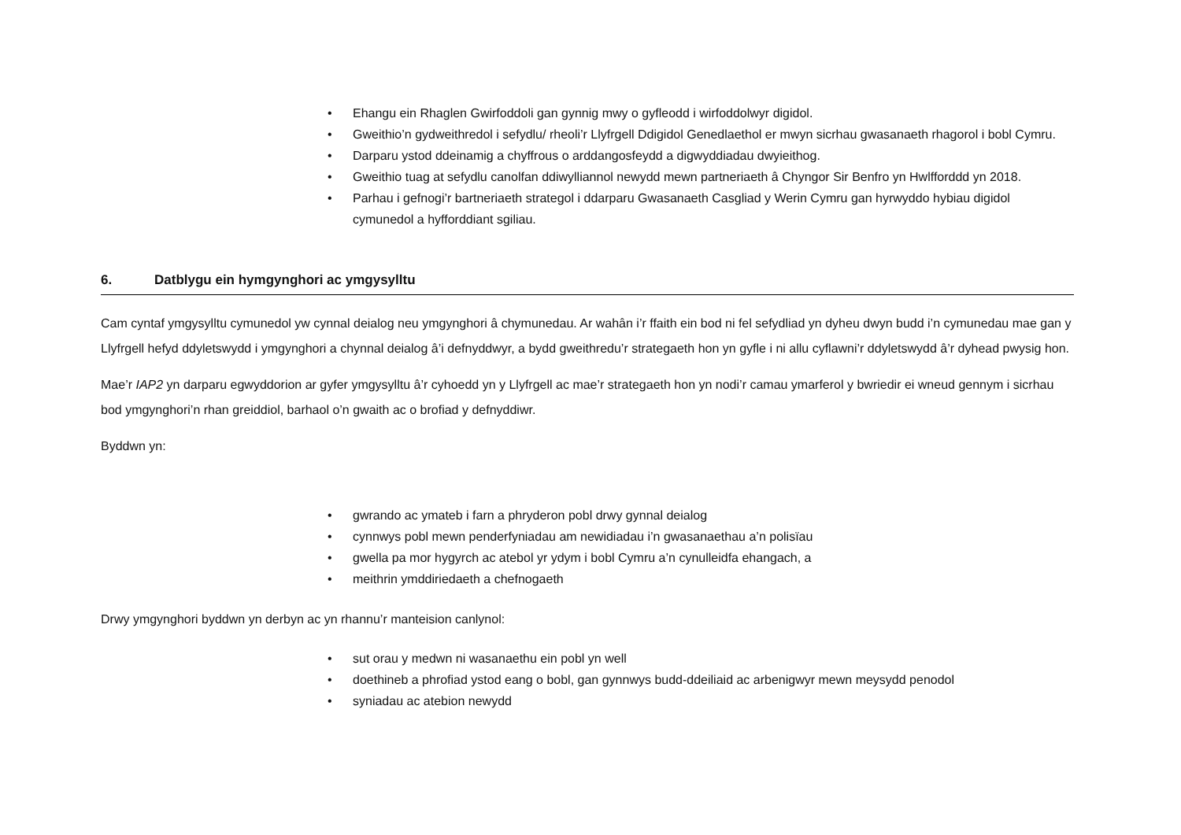• Ehangu ein Rhaglen Gwirfoddoli gan gynnig mwy o gyfleodd i wirfoddolwyr digidol.
• Gweithio’n gydweithredol i sefydlu/ rheoli’r Llyfrgell Ddigidol Genedlaethol er mwyn sicrhau gwasanaeth rhagorol i bobl Cymru.
• Darparu ystod ddeinamig a chyffrous o arddangosfeydd a digwyddiadau dwyieithog.
• Gweithio tuag at sefydlu canolfan ddiwylliannol newydd mewn partneriaeth â Chyngor Sir Benfro yn Hwlfforddd yn 2018.
• Parhau i gefnogi’r bartneriaeth strategol i ddarparu Gwasanaeth Casgliad y Werin Cymru gan hyrwyddo hybiau digidol
cymunedol a hyfforddiant sgiliau.
6. Datblygu ein hymgynghori ac ymgysylltu
Cam cyntaf ymgysylltu cymunedol yw cynnal deialog neu ymgynghori â chymunedau. Ar wahân i’r ffaith ein bod ni fel sefydliad yn dyheu dwyn budd i’n cymunedau mae gan y Llyfrgell hefyd ddyletswydd i ymgynghori a chynnal deialog â’i defnyddwyr, a bydd gweithredu’r strategaeth hon yn gyfle i ni allu cyflawni’r ddyletswydd â’r dyhead pwysig hon.
Mae’r IAP2 yn darparu egwyddorion ar gyfer ymgysylltu â’r cyhoedd yn y Llyfrgell ac mae’r strategaeth hon yn nodi’r camau ymarferol y bwriedir ei wneud gennym i sicrhau bod ymgynghori’n rhan greiddiol, barhaol o’n gwaith ac o brofiad y defnyddiwr.
Byddwn yn:
• gwrando ac ymateb i farn a phryderon pobl drwy gynnal deialog
• cynnwys pobl mewn penderfyniadau am newidiadau i’n gwasanaethau a’n polisïau
• gwella pa mor hygyrch ac atebol yr ydym i bobl Cymru a’n cynulleidfa ehangach, a
• meithrin ymddiriedaeth a chefnogaeth
Drwy ymgynghori byddwn yn derbyn ac yn rhannu’r manteision canlynol:
• sut orau y medwn ni wasanaethu ein pobl yn well
• doethineb a phrofiad ystod eang o bobl, gan gynnwys budd-ddeiliaid ac arbenigwyr mewn meysydd penodol
• syniadau ac atebion newydd